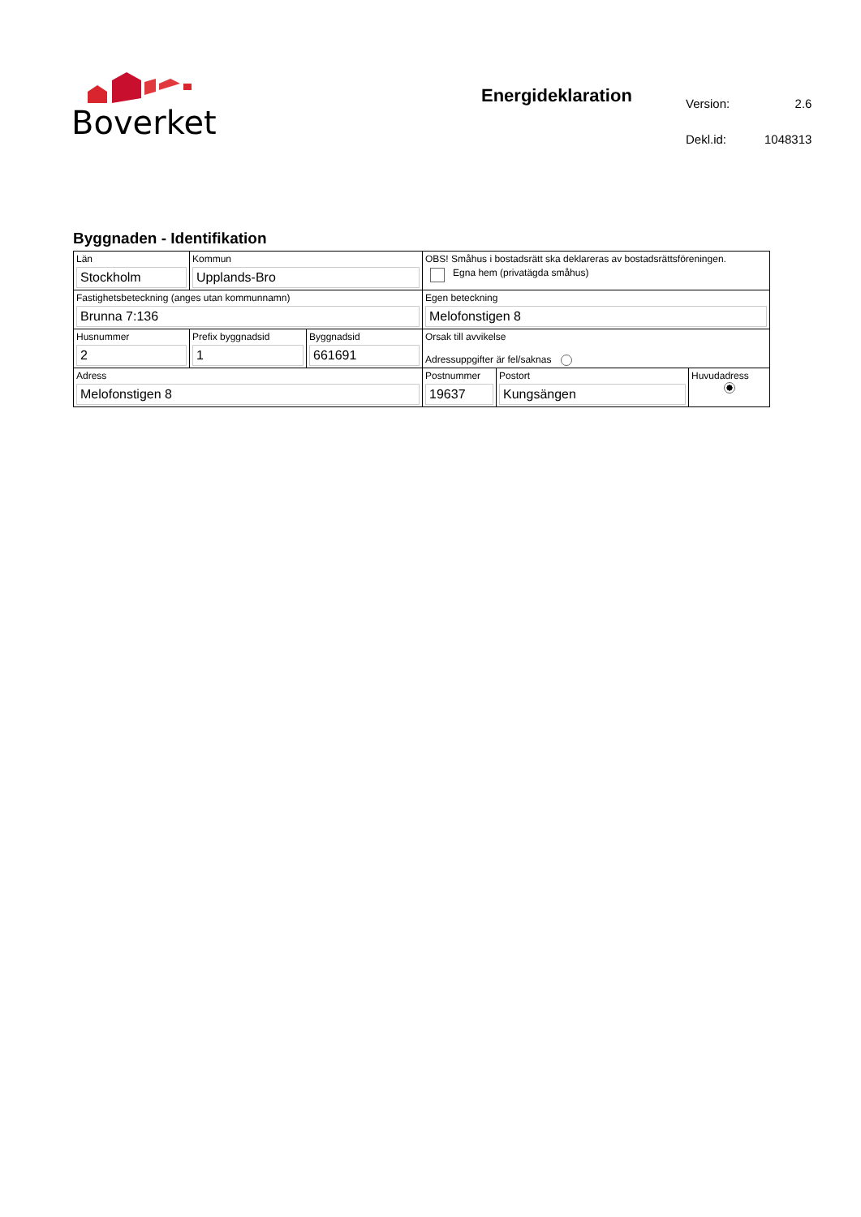Boverket
Energideklaration
| Version: | 2.6 |
| Dekl.id: | 1048313 |
Byggnaden - Identifikation
| Län Stockholm | Kommun Upplands-Bro | | OBS! Småhus i bostadsrätt ska deklareras av bostadsrättsföreningen. Egna hem (privatägda småhus) | | |
| Fastighetsbeteckning (anges utan kommunnamn) Brunna 7:136 | | | Egen beteckning Melofonstigen 8 | | |
| Husnummer 2 | Prefix byggnadsid 1 | Byggnadsid 661691 | Orsak till avvikelse Adressuppgifter är fel/saknas | | |
| Adress Melofonstigen 8 | | | Postnummer 19637 | Postort Kungsängen | Huvudadress |